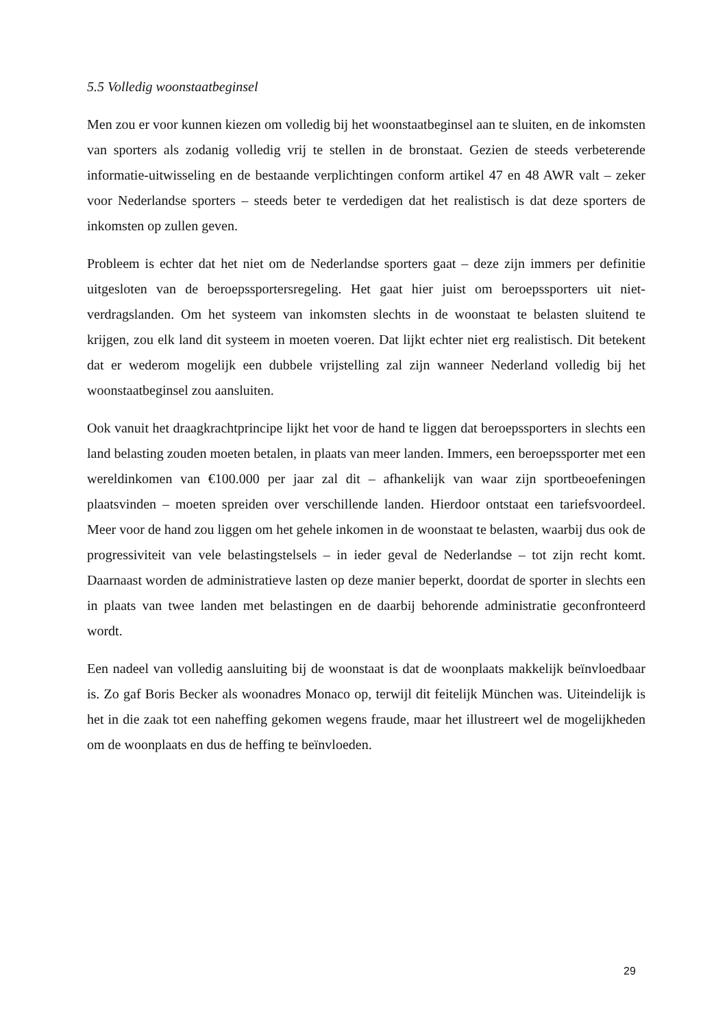5.5 Volledig woonstaatbeginsel
Men zou er voor kunnen kiezen om volledig bij het woonstaatbeginsel aan te sluiten, en de inkomsten van sporters als zodanig volledig vrij te stellen in de bronstaat. Gezien de steeds verbeterende informatie-uitwisseling en de bestaande verplichtingen conform artikel 47 en 48 AWR valt – zeker voor Nederlandse sporters – steeds beter te verdedigen dat het realistisch is dat deze sporters de inkomsten op zullen geven.
Probleem is echter dat het niet om de Nederlandse sporters gaat – deze zijn immers per definitie uitgesloten van de beroepssportersregeling. Het gaat hier juist om beroepssporters uit niet-verdragslanden. Om het systeem van inkomsten slechts in de woonstaat te belasten sluitend te krijgen, zou elk land dit systeem in moeten voeren. Dat lijkt echter niet erg realistisch. Dit betekent dat er wederom mogelijk een dubbele vrijstelling zal zijn wanneer Nederland volledig bij het woonstaatbeginsel zou aansluiten.
Ook vanuit het draagkrachtprincipe lijkt het voor de hand te liggen dat beroepssporters in slechts een land belasting zouden moeten betalen, in plaats van meer landen. Immers, een beroepssporter met een wereldinkomen van €100.000 per jaar zal dit – afhankelijk van waar zijn sportbeoefeningen plaatsvinden – moeten spreiden over verschillende landen. Hierdoor ontstaat een tariefsvoordeel. Meer voor de hand zou liggen om het gehele inkomen in de woonstaat te belasten, waarbij dus ook de progressiviteit van vele belastingstelsels – in ieder geval de Nederlandse – tot zijn recht komt. Daarnaast worden de administratieve lasten op deze manier beperkt, doordat de sporter in slechts een in plaats van twee landen met belastingen en de daarbij behorende administratie geconfronteerd wordt.
Een nadeel van volledig aansluiting bij de woonstaat is dat de woonplaats makkelijk beïnvloedbaar is. Zo gaf Boris Becker als woonadres Monaco op, terwijl dit feitelijk München was. Uiteindelijk is het in die zaak tot een naheffing gekomen wegens fraude, maar het illustreert wel de mogelijkheden om de woonplaats en dus de heffing te beïnvloeden.
29